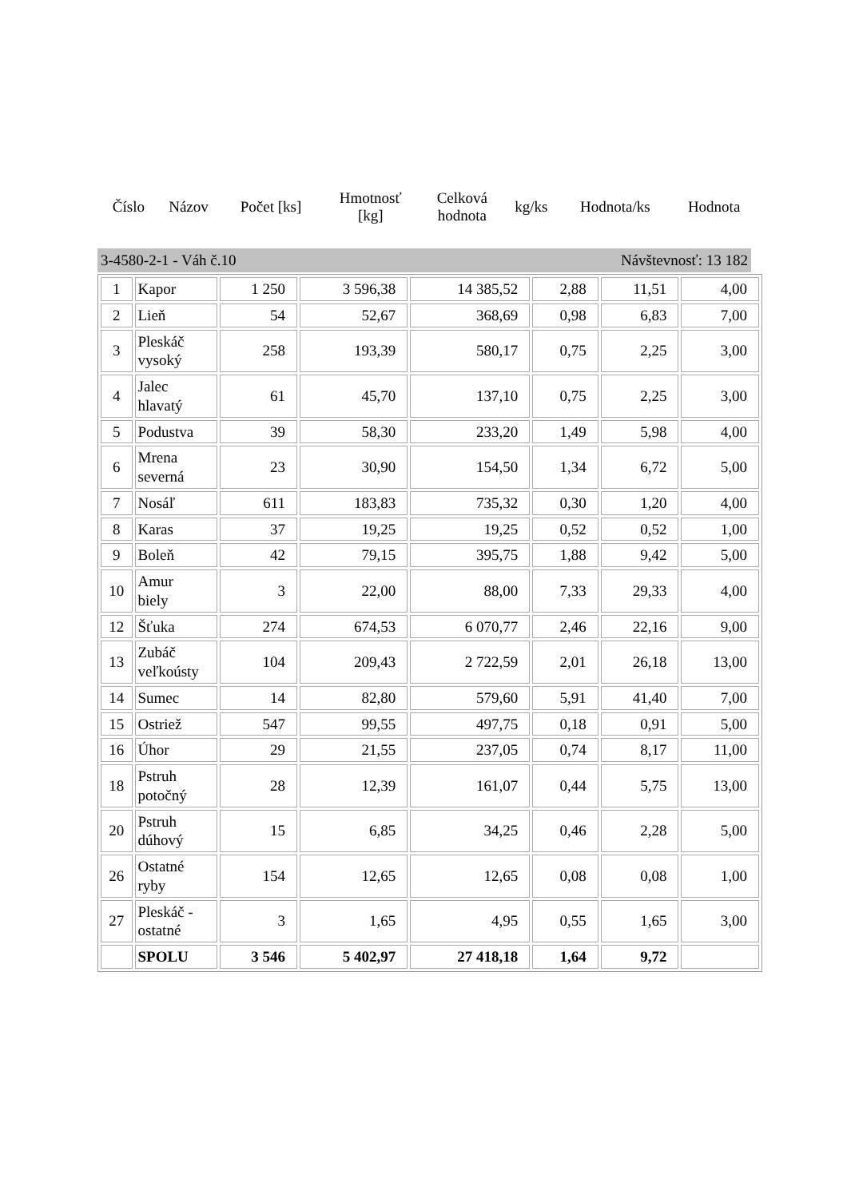| Číslo | Názov | Počet [ks] | Hmotnosť [kg] | Celková hodnota | kg/ks | Hodnota/ks | Hodnota |
| --- | --- | --- | --- | --- | --- | --- | --- |
3-4580-2-1 - Váh č.10 Návštevnosť: 13 182
| 1 | Kapor | 1 250 | 3 596,38 | 14 385,52 | 2,88 | 11,51 | 4,00 |
| 2 | Lieň | 54 | 52,67 | 368,69 | 0,98 | 6,83 | 7,00 |
| 3 | Pleskáč vysoký | 258 | 193,39 | 580,17 | 0,75 | 2,25 | 3,00 |
| 4 | Jalec hlavatý | 61 | 45,70 | 137,10 | 0,75 | 2,25 | 3,00 |
| 5 | Podustva | 39 | 58,30 | 233,20 | 1,49 | 5,98 | 4,00 |
| 6 | Mrena severná | 23 | 30,90 | 154,50 | 1,34 | 6,72 | 5,00 |
| 7 | Nosáľ | 611 | 183,83 | 735,32 | 0,30 | 1,20 | 4,00 |
| 8 | Karas | 37 | 19,25 | 19,25 | 0,52 | 0,52 | 1,00 |
| 9 | Boleň | 42 | 79,15 | 395,75 | 1,88 | 9,42 | 5,00 |
| 10 | Amur biely | 3 | 22,00 | 88,00 | 7,33 | 29,33 | 4,00 |
| 12 | Šťuka | 274 | 674,53 | 6 070,77 | 2,46 | 22,16 | 9,00 |
| 13 | Zubáč veľkoústy | 104 | 209,43 | 2 722,59 | 2,01 | 26,18 | 13,00 |
| 14 | Sumec | 14 | 82,80 | 579,60 | 5,91 | 41,40 | 7,00 |
| 15 | Ostriež | 547 | 99,55 | 497,75 | 0,18 | 0,91 | 5,00 |
| 16 | Úhor | 29 | 21,55 | 237,05 | 0,74 | 8,17 | 11,00 |
| 18 | Pstruh potočný | 28 | 12,39 | 161,07 | 0,44 | 5,75 | 13,00 |
| 20 | Pstruh dúhový | 15 | 6,85 | 34,25 | 0,46 | 2,28 | 5,00 |
| 26 | Ostatné ryby | 154 | 12,65 | 12,65 | 0,08 | 0,08 | 1,00 |
| 27 | Pleskáč - ostatné | 3 | 1,65 | 4,95 | 0,55 | 1,65 | 3,00 |
| | SPOLU | 3 546 | 5 402,97 | 27 418,18 | 1,64 | 9,72 | |